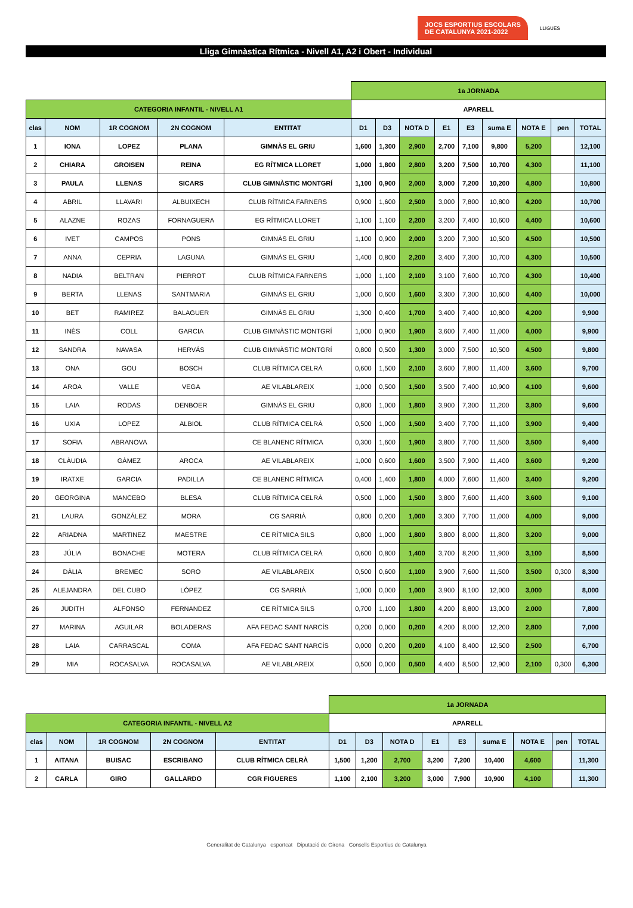JOCS ESPORTIUS ESCOLARS
DE CATALUNYA 2021-2022
LLIGUES
Lliga Gimnàstica Rítmica - Nivell A1, A2 i Obert - Individual
| | | | | | 1a JORNADA | | | | | | | | |
| CATEGORIA INFANTIL - NIVELL A1 | | | | | APARELL | | | | | | | | |
| clas | NOM | 1R COGNOM | 2N COGNOM | ENTITAT | D1 | D3 | NOTA D | E1 | E3 | suma E | NOTA E | pen | TOTAL |
| 1 | IONA | LOPEZ | PLANA | GIMNÀS EL GRIU | 1,600 | 1,300 | 2,900 | 2,700 | 7,100 | 9,800 | 5,200 | | 12,100 |
| 2 | CHIARA | GROISEN | REINA | EG RÍTMICA LLORET | 1,000 | 1,800 | 2,800 | 3,200 | 7,500 | 10,700 | 4,300 | | 11,100 |
| 3 | PAULA | LLENAS | SICARS | CLUB GIMNÀSTIC MONTGRÍ | 1,100 | 0,900 | 2,000 | 3,000 | 7,200 | 10,200 | 4,800 | | 10,800 |
| 4 | ABRIL | LLAVARI | ALBUIXECH | CLUB RÍTMICA FARNERS | 0,900 | 1,600 | 2,500 | 3,000 | 7,800 | 10,800 | 4,200 | | 10,700 |
| 5 | ALAZNE | ROZAS | FORNAGUERA | EG RÍTMICA LLORET | 1,100 | 1,100 | 2,200 | 3,200 | 7,400 | 10,600 | 4,400 | | 10,600 |
| 6 | IVET | CAMPOS | PONS | GIMNÀS EL GRIU | 1,100 | 0,900 | 2,000 | 3,200 | 7,300 | 10,500 | 4,500 | | 10,500 |
| 7 | ANNA | CEPRIA | LAGUNA | GIMNÀS EL GRIU | 1,400 | 0,800 | 2,200 | 3,400 | 7,300 | 10,700 | 4,300 | | 10,500 |
| 8 | NADIA | BELTRAN | PIERROT | CLUB RÍTMICA FARNERS | 1,000 | 1,100 | 2,100 | 3,100 | 7,600 | 10,700 | 4,300 | | 10,400 |
| 9 | BERTA | LLENAS | SANTMARIA | GIMNÀS EL GRIU | 1,000 | 0,600 | 1,600 | 3,300 | 7,300 | 10,600 | 4,400 | | 10,000 |
| 10 | BET | RAMIREZ | BALAGUER | GIMNÀS EL GRIU | 1,300 | 0,400 | 1,700 | 3,400 | 7,400 | 10,800 | 4,200 | | 9,900 |
| 11 | INÈS | COLL | GARCIA | CLUB GIMNÀSTIC MONTGRÍ | 1,000 | 0,900 | 1,900 | 3,600 | 7,400 | 11,000 | 4,000 | | 9,900 |
| 12 | SANDRA | NAVASA | HERVÁS | CLUB GIMNÀSTIC MONTGRÍ | 0,800 | 0,500 | 1,300 | 3,000 | 7,500 | 10,500 | 4,500 | | 9,800 |
| 13 | ONA | GOU | BOSCH | CLUB RÍTMICA CELRÀ | 0,600 | 1,500 | 2,100 | 3,600 | 7,800 | 11,400 | 3,600 | | 9,700 |
| 14 | AROA | VALLE | VEGA | AE VILABLAREIX | 1,000 | 0,500 | 1,500 | 3,500 | 7,400 | 10,900 | 4,100 | | 9,600 |
| 15 | LAIA | RODAS | DENBOER | GIMNÀS EL GRIU | 0,800 | 1,000 | 1,800 | 3,900 | 7,300 | 11,200 | 3,800 | | 9,600 |
| 16 | UXIA | LOPEZ | ALBIOL | CLUB RÍTMICA CELRÀ | 0,500 | 1,000 | 1,500 | 3,400 | 7,700 | 11,100 | 3,900 | | 9,400 |
| 17 | SOFIA | ABRANOVA | | CE BLANENC RÍTMICA | 0,300 | 1,600 | 1,900 | 3,800 | 7,700 | 11,500 | 3,500 | | 9,400 |
| 18 | CLÀUDIA | GÀMEZ | AROCA | AE VILABLAREIX | 1,000 | 0,600 | 1,600 | 3,500 | 7,900 | 11,400 | 3,600 | | 9,200 |
| 19 | IRATXE | GARCIA | PADILLA | CE BLANENC RÍTMICA | 0,400 | 1,400 | 1,800 | 4,000 | 7,600 | 11,600 | 3,400 | | 9,200 |
| 20 | GEORGINA | MANCEBO | BLESA | CLUB RÍTMICA CELRÀ | 0,500 | 1,000 | 1,500 | 3,800 | 7,600 | 11,400 | 3,600 | | 9,100 |
| 21 | LAURA | GONZÁLEZ | MORA | CG SARRIÀ | 0,800 | 0,200 | 1,000 | 3,300 | 7,700 | 11,000 | 4,000 | | 9,000 |
| 22 | ARIADNA | MARTINEZ | MAESTRE | CE RÍTMICA SILS | 0,800 | 1,000 | 1,800 | 3,800 | 8,000 | 11,800 | 3,200 | | 9,000 |
| 23 | JÚLIA | BONACHE | MOTERA | CLUB RÍTMICA CELRÀ | 0,600 | 0,800 | 1,400 | 3,700 | 8,200 | 11,900 | 3,100 | | 8,500 |
| 24 | DÀLIA | BREMEC | SORO | AE VILABLAREIX | 0,500 | 0,600 | 1,100 | 3,900 | 7,600 | 11,500 | 3,500 | 0,300 | 8,300 |
| 25 | ALEJANDRA | DEL CUBO | LÓPEZ | CG SARRIÀ | 1,000 | 0,000 | 1,000 | 3,900 | 8,100 | 12,000 | 3,000 | | 8,000 |
| 26 | JUDITH | ALFONSO | FERNANDEZ | CE RÍTMICA SILS | 0,700 | 1,100 | 1,800 | 4,200 | 8,800 | 13,000 | 2,000 | | 7,800 |
| 27 | MARINA | AGUILAR | BOLADERAS | AFA FEDAC SANT NARCÍS | 0,200 | 0,000 | 0,200 | 4,200 | 8,000 | 12,200 | 2,800 | | 7,000 |
| 28 | LAIA | CARRASCAL | COMA | AFA FEDAC SANT NARCÍS | 0,000 | 0,200 | 0,200 | 4,100 | 8,400 | 12,500 | 2,500 | | 6,700 |
| 29 | MIA | ROCASALVA | ROCASALVA | AE VILABLAREIX | 0,500 | 0,000 | 0,500 | 4,400 | 8,500 | 12,900 | 2,100 | 0,300 | 6,300 |
| | | | | | 1a JORNADA | | | | | | | | |
| CATEGORIA INFANTIL - NIVELL A2 | | | | | APARELL | | | | | | | | |
| clas | NOM | 1R COGNOM | 2N COGNOM | ENTITAT | D1 | D3 | NOTA D | E1 | E3 | suma E | NOTA E | pen | TOTAL |
| 1 | AITANA | BUISAC | ESCRIBANO | CLUB RÍTMICA CELRÀ | 1,500 | 1,200 | 2,700 | 3,200 | 7,200 | 10,400 | 4,600 | | 11,300 |
| 2 | CARLA | GIRO | GALLARDO | CGR FIGUERES | 1,100 | 2,100 | 3,200 | 3,000 | 7,900 | 10,900 | 4,100 | | 11,300 |
Generalitat de Catalunya esportcat Diputació de Girona Consells Esportius de Catalunya